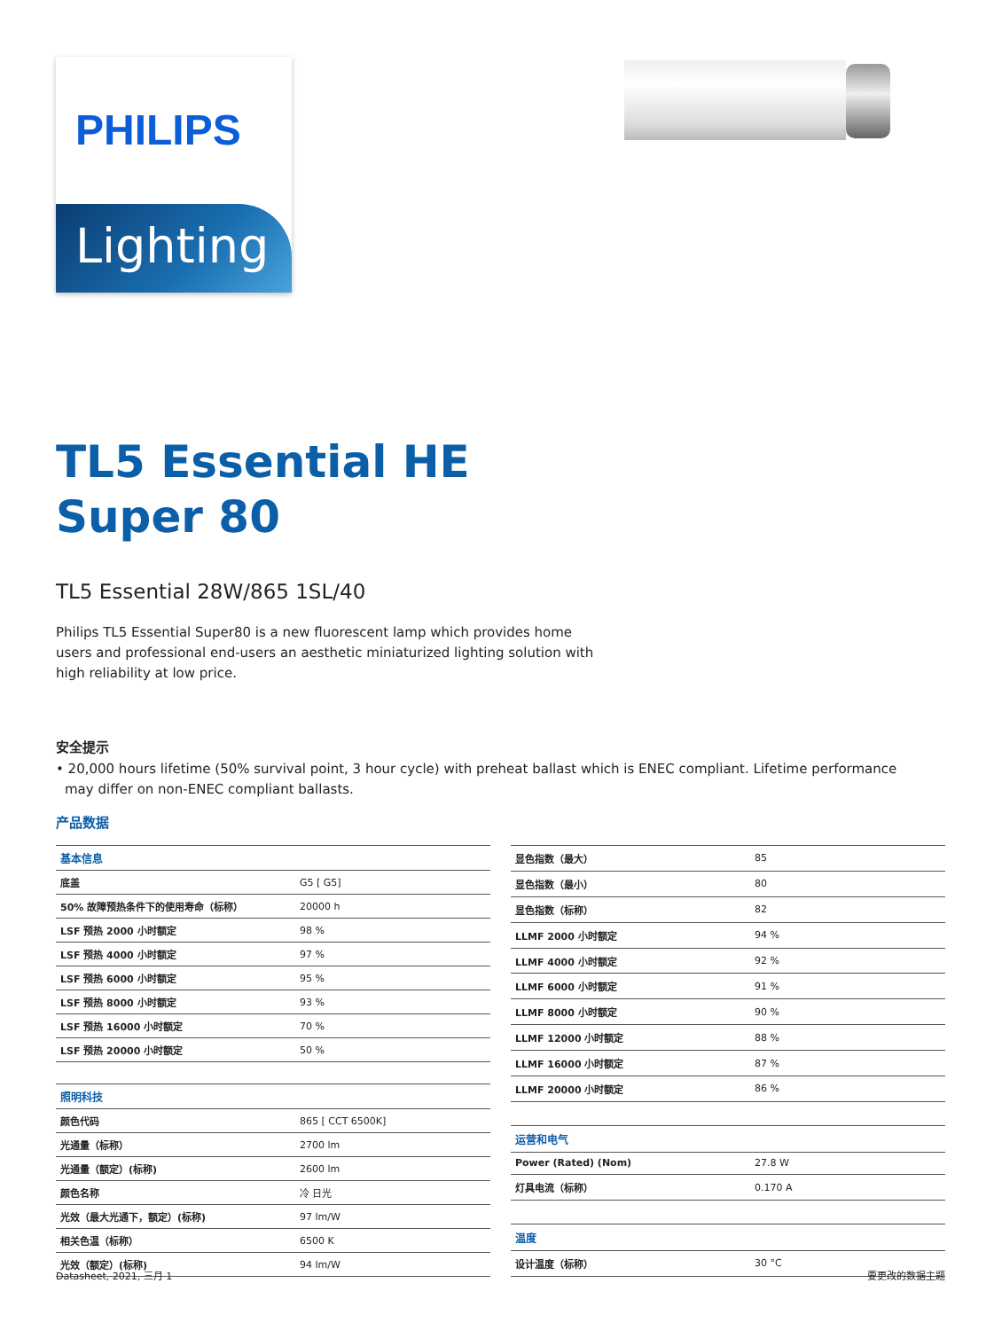PHILIPS
Lighting
TL5 Essential HE
Super 80
TL5 Essential 28W/865 1SL/40
Philips TL5 Essential Super80 is a new fluorescent lamp which provides home users and professional end-users an aesthetic miniaturized lighting solution with high reliability at low price.
安全提示
• 20,000 hours lifetime (50% survival point, 3 hour cycle) with preheat ballast which is ENEC compliant. Lifetime performance may differ on non-ENEC compliant ballasts.
产品数据
| 基本信息 | |
| 底盖 | G5 [ G5] |
| 50% 故障预热条件下的使用寿命（标称） | 20000 h |
| LSF 预热 2000 小时额定 | 98 % |
| LSF 预热 4000 小时额定 | 97 % |
| LSF 预热 6000 小时额定 | 95 % |
| LSF 预热 8000 小时额定 | 93 % |
| LSF 预热 16000 小时额定 | 70 % |
| LSF 预热 20000 小时额定 | 50 % |
| 照明科技 | |
| 颜色代码 | 865 [ CCT 6500K] |
| 光通量（标称） | 2700 lm |
| 光通量（额定）(标称) | 2600 lm |
| 颜色名称 | 冷 日光 |
| 光效（最大光通下，额定）(标称) | 97 lm/W |
| 相关色温（标称） | 6500 K |
| 光效（额定）(标称) | 94 lm/W |
| 显色指数（最大） | 85 |
| 显色指数（最小） | 80 |
| 显色指数（标称） | 82 |
| LLMF 2000 小时额定 | 94 % |
| LLMF 4000 小时额定 | 92 % |
| LLMF 6000 小时额定 | 91 % |
| LLMF 8000 小时额定 | 90 % |
| LLMF 12000 小时额定 | 88 % |
| LLMF 16000 小时额定 | 87 % |
| LLMF 20000 小时额定 | 86 % |
| 运营和电气 | |
| Power (Rated) (Nom) | 27.8 W |
| 灯具电流（标称） | 0.170 A |
| 温度 | |
| 设计温度（标称） | 30 °C |
Datasheet, 2021, 三月 1 要更改的数据主题